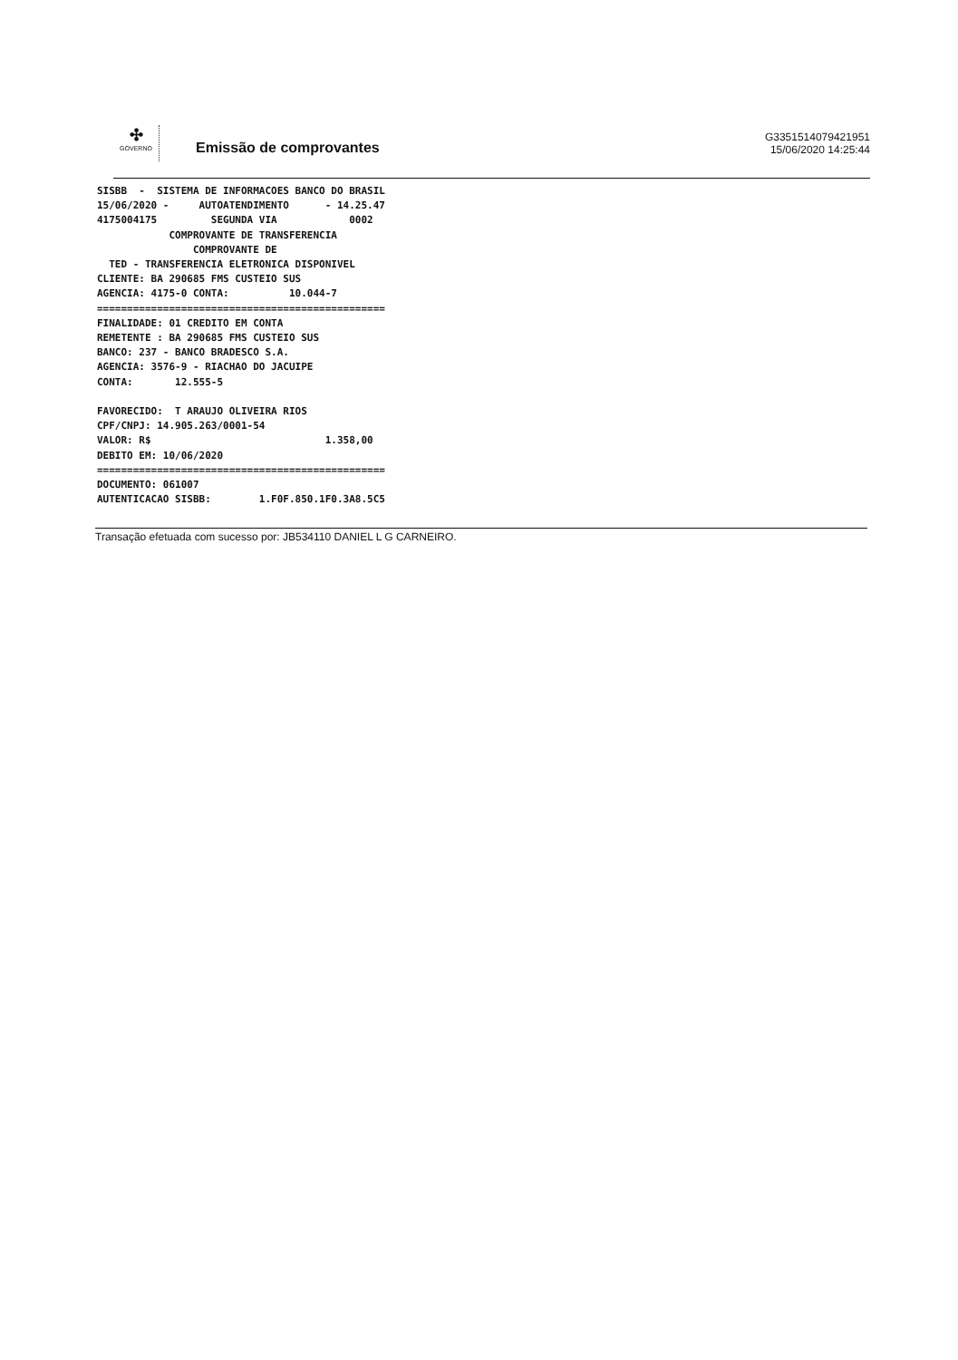✣
GOVERNO
Emissão de comprovantes
G3351514079421951
15/06/2020 14:25:44
SISBB  -  SISTEMA DE INFORMACOES BANCO DO BRASIL
15/06/2020 -     AUTOATENDIMENTO      - 14.25.47
4175004175         SEGUNDA VIA            0002
            COMPROVANTE DE TRANSFERENCIA
                COMPROVANTE DE
  TED - TRANSFERENCIA ELETRONICA DISPONIVEL
CLIENTE: BA 290685 FMS CUSTEIO SUS
AGENCIA: 4175-0 CONTA:          10.044-7
================================================
FINALIDADE: 01 CREDITO EM CONTA
REMETENTE : BA 290685 FMS CUSTEIO SUS
BANCO: 237 - BANCO BRADESCO S.A.
AGENCIA: 3576-9 - RIACHAO DO JACUIPE
CONTA:       12.555-5

FAVORECIDO:  T ARAUJO OLIVEIRA RIOS
CPF/CNPJ: 14.905.263/0001-54
VALOR: R$                             1.358,00
DEBITO EM: 10/06/2020
================================================
DOCUMENTO: 061007
AUTENTICACAO SISBB:        1.F0F.850.1F0.3A8.5C5
Transação efetuada com sucesso por: JB534110 DANIEL L G CARNEIRO.